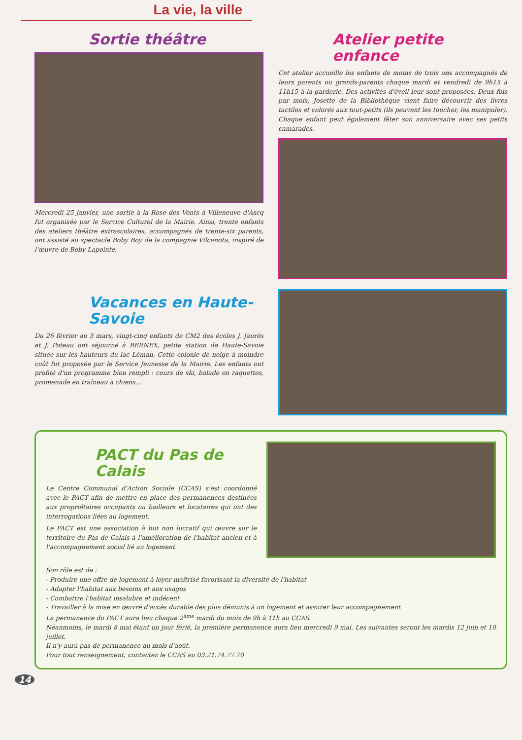La vie, la ville
Sortie théâtre
Mercredi 25 janvier, une sortie à la Rose des Vents à Villeneuve d'Ascq fut organisée par le Service Culturel de la Mairie. Ainsi, trente enfants des ateliers théâtre extrascolaires, accompagnés de trente-six parents, ont assisté au spectacle Boby Boy de la compagnie Vilcanota, inspiré de l'œuvre de Boby Lapointe.
Atelier petite enfance
Cet atelier accueille les enfants de moins de trois ans accompagnés de leurs parents ou grands-parents chaque mardi et vendredi de 9h15 à 11h15 à la garderie. Des activités d'éveil leur sont proposées. Deux fois par mois, Josette de la Bibliothèque vient faire découvrir des livres tactiles et colorés aux tout-petits (ils peuvent les toucher, les manipuler). Chaque enfant peut également fêter son anniversaire avec ses petits camarades.
Vacances en Haute-Savoie
Du 26 février au 3 mars, vingt-cinq enfants de CM2 des écoles J. Jaurès et J. Poteau ont séjourné à BERNEX, petite station de Haute-Savoie située sur les hauteurs du lac Léman. Cette colonie de neige à moindre coût fut proposée par le Service Jeunesse de la Mairie. Les enfants ont profité d'un programme bien rempli : cours de ski, balade en raquettes, promenade en traîneau à chiens…
PACT du Pas de Calais
Le Centre Communal d'Action Sociale (CCAS) s'est coordonné avec le PACT afin de mettre en place des permanences destinées aux propriétaires occupants ou bailleurs et locataires qui ont des interrogations liées au logement.
Le PACT est une association à but non lucratif qui œuvre sur le territoire du Pas de Calais à l'amélioration de l'habitat ancien et à l'accompagnement social lié au logement.
Son rôle est de :
- Produire une offre de logement à loyer maîtrisé favorisant la diversité de l'habitat
- Adapter l'habitat aux besoins et aux usages
- Combattre l'habitat insalubre et indécent
- Travailler à la mise en œuvre d'accès durable des plus démunis à un logement et assurer leur accompagnement
La permanence du PACT aura lieu chaque 2<sup>ème</sup> mardi du mois de 9h à 11h au CCAS.
Néanmoins, le mardi 8 mai étant un jour férié, la première permanence aura lieu mercredi 9 mai. Les suivantes seront les mardis 12 juin et 10 juillet.
Il n'y aura pas de permanence au mois d'août.
Pour tout renseignement, contactez le CCAS au 03.21.74.77.70
14